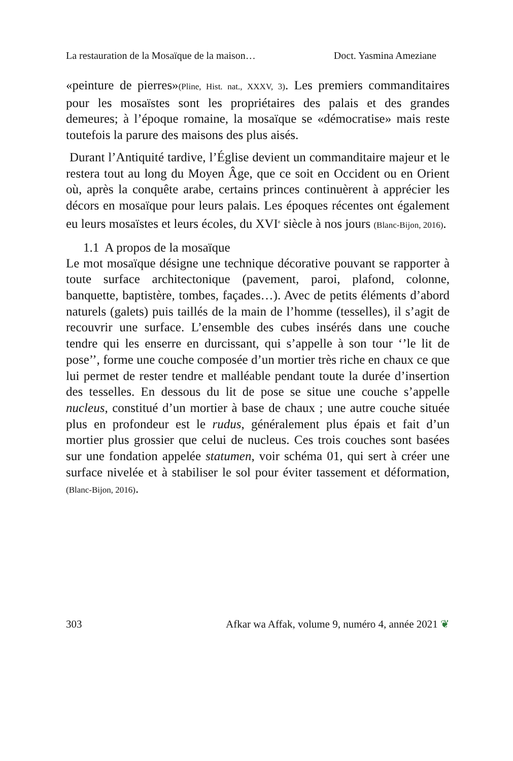La restauration de la Mosaïque de la maison… Doct. Yasmina Ameziane
«peinture de pierres»(Pline, Hist. nat., XXXV, 3). Les premiers commanditaires pour les mosaïstes sont les propriétaires des palais et des grandes demeures; à l’époque romaine, la mosaïque se «démocratise» mais reste toutefois la parure des maisons des plus aisés.
Durant l’Antiquité tardive, l’Église devient un commanditaire majeur et le restera tout au long du Moyen Âge, que ce soit en Occident ou en Orient où, après la conquête arabe, certains princes continuèrent à apprécier les décors en mosaïque pour leurs palais. Les époques récentes ont également eu leurs mosaïstes et leurs écoles, du XVI<sup>e</sup> siècle à nos jours (Blanc-Bijon, 2016).
1.1 A propos de la mosaïque
Le mot mosaïque désigne une technique décorative pouvant se rapporter à toute surface architectonique (pavement, paroi, plafond, colonne, banquette, baptistère, tombes, façades…). Avec de petits éléments d’abord naturels (galets) puis taillés de la main de l’homme (tesselles), il s’agit de recouvrir une surface. L’ensemble des cubes insérés dans une couche tendre qui les enserre en durcissant, qui s’appelle à son tour ‘’le lit de pose’’, forme une couche composée d’un mortier très riche en chaux ce que lui permet de rester tendre et malléable pendant toute la durée d’insertion des tesselles. En dessous du lit de pose se situe une couche s’appelle nucleus, constitué d’un mortier à base de chaux ; une autre couche située plus en profondeur est le rudus, généralement plus épais et fait d’un mortier plus grossier que celui de nucleus. Ces trois couches sont basées sur une fondation appelée statumen, voir schéma 01, qui sert à créer une surface nivelée et à stabiliser le sol pour éviter tassement et déformation, (Blanc-Bijon, 2016).
303 Afkar wa Affak, volume 9, numéro 4, année 2021 ❦